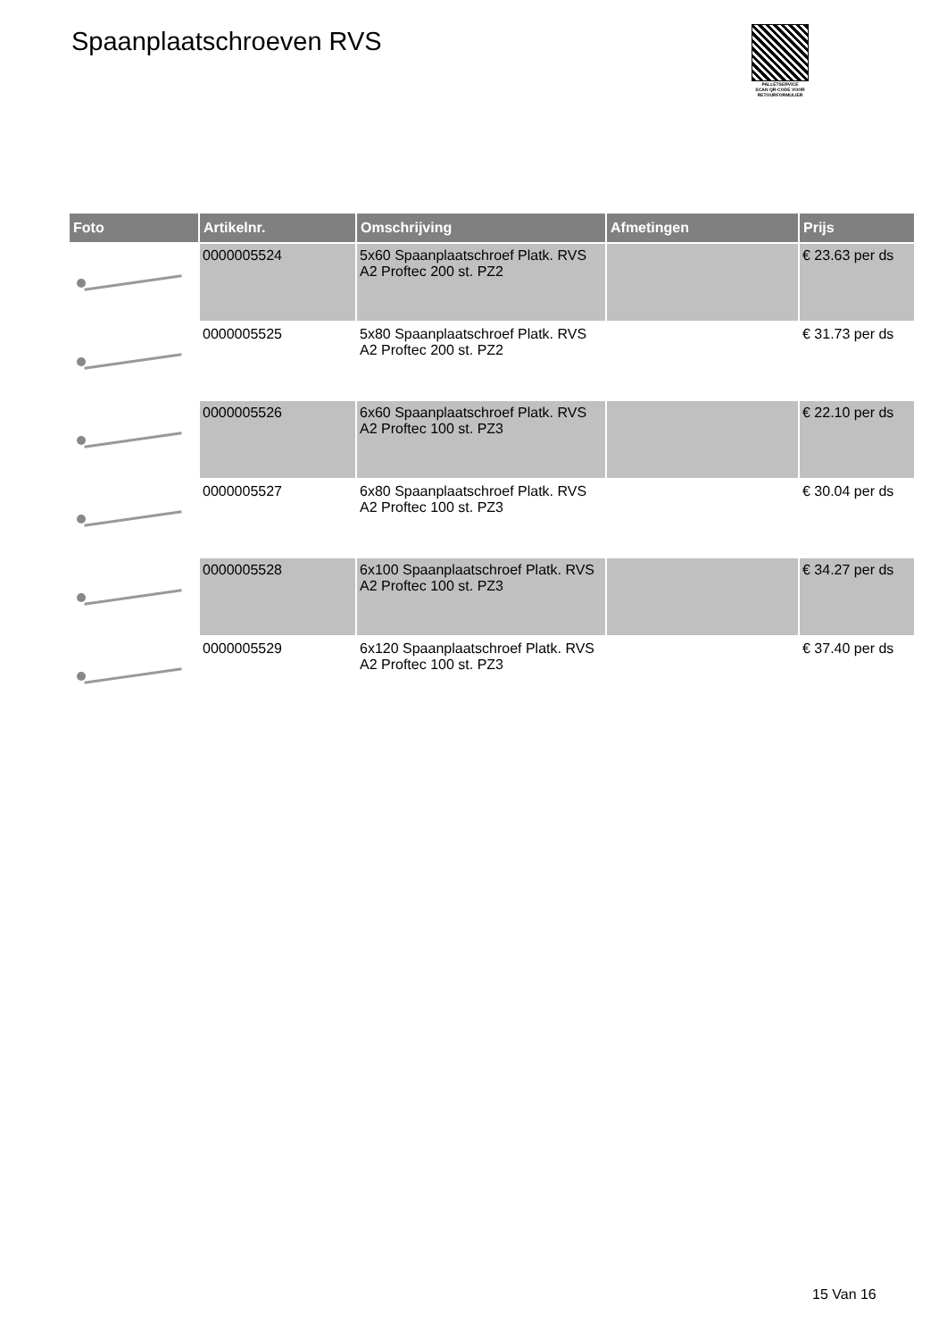Spaanplaatschroeven RVS
PALLETSERVICE
SCAN QR-CODE VOOR RETOURFORMULIER
| Foto | Artikelnr. | Omschrijving | Afmetingen | Prijs |
| --- | --- | --- | --- | --- |
| | 0000005524 | 5x60 Spaanplaatschroef Platk. RVS A2 Proftec 200 st. PZ2 | | € 23.63 per ds |
| | 0000005525 | 5x80 Spaanplaatschroef Platk. RVS A2 Proftec 200 st. PZ2 | | € 31.73 per ds |
| | 0000005526 | 6x60 Spaanplaatschroef Platk. RVS A2 Proftec 100 st. PZ3 | | € 22.10 per ds |
| | 0000005527 | 6x80 Spaanplaatschroef Platk. RVS A2 Proftec 100 st. PZ3 | | € 30.04 per ds |
| | 0000005528 | 6x100 Spaanplaatschroef Platk. RVS A2 Proftec 100 st. PZ3 | | € 34.27 per ds |
| | 0000005529 | 6x120 Spaanplaatschroef Platk. RVS A2 Proftec 100 st. PZ3 | | € 37.40 per ds |
15 Van 16